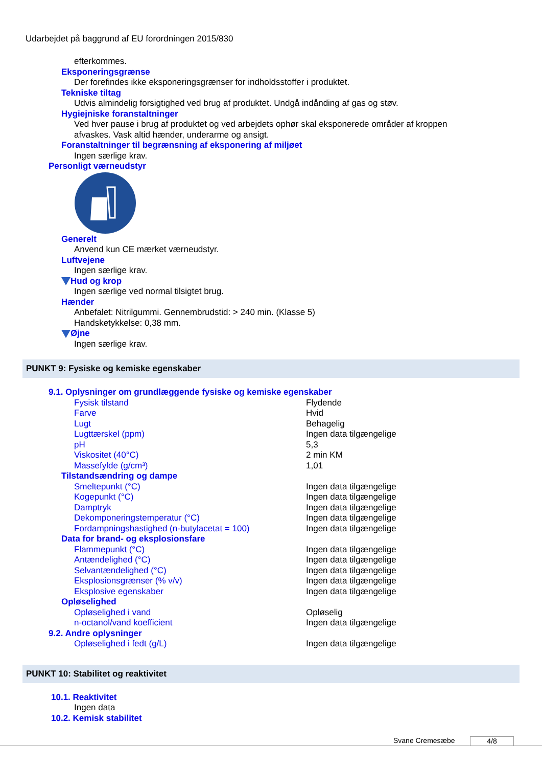Udarbejdet på baggrund af EU forordningen 2015/830
efterkommes.
Eksponeringsgrænse
Der forefindes ikke eksponeringsgrænser for indholdsstoffer i produktet.
Tekniske tiltag
Udvis almindelig forsigtighed ved brug af produktet. Undgå indånding af gas og støv.
Hygiejniske foranstaltninger
Ved hver pause i brug af produktet og ved arbejdets ophør skal eksponerede områder af kroppen
afvaskes. Vask altid hænder, underarme og ansigt.
Foranstaltninger til begrænsning af eksponering af miljøet
Ingen særlige krav.
Personligt værneudstyr
Generelt
Anvend kun CE mærket værneudstyr.
Luftvejene
Ingen særlige krav.
Hud og krop
Ingen særlige ved normal tilsigtet brug.
Hænder
Anbefalet: Nitrilgummi. Gennembrudstid: > 240 min. (Klasse 5)
Handsketykkelse: 0,38 mm.
Øjne
Ingen særlige krav.
PUNKT 9: Fysiske og kemiske egenskaber
9.1. Oplysninger om grundlæggende fysiske og kemiske egenskaber
| Fysisk tilstand | Flydende |
| Farve | Hvid |
| Lugt | Behagelig |
| Lugttærskel (ppm) | Ingen data tilgængelige |
| pH | 5,3 |
| Viskositet (40°C) | 2 min KM |
| Massefylde (g/cm³) | 1,01 |
Tilstandsændring og dampe
| Smeltepunkt (°C) | Ingen data tilgængelige |
| Kogepunkt (°C) | Ingen data tilgængelige |
| Damptryk | Ingen data tilgængelige |
| Dekomponeringstemperatur (°C) | Ingen data tilgængelige |
| Fordampningshastighed (n-butylacetat = 100) | Ingen data tilgængelige |
Data for brand- og eksplosionsfare
| Flammepunkt (°C) | Ingen data tilgængelige |
| Antændelighed (°C) | Ingen data tilgængelige |
| Selvantændelighed (°C) | Ingen data tilgængelige |
| Eksplosionsgrænser (% v/v) | Ingen data tilgængelige |
| Eksplosive egenskaber | Ingen data tilgængelige |
Opløselighed
| Opløselighed i vand | Opløselig |
| n-octanol/vand koefficient | Ingen data tilgængelige |
9.2. Andre oplysninger
| Opløselighed i fedt (g/L) | Ingen data tilgængelige |
PUNKT 10: Stabilitet og reaktivitet
10.1. Reaktivitet
Ingen data
10.2. Kemisk stabilitet
Svane Cremesæbe 4/8